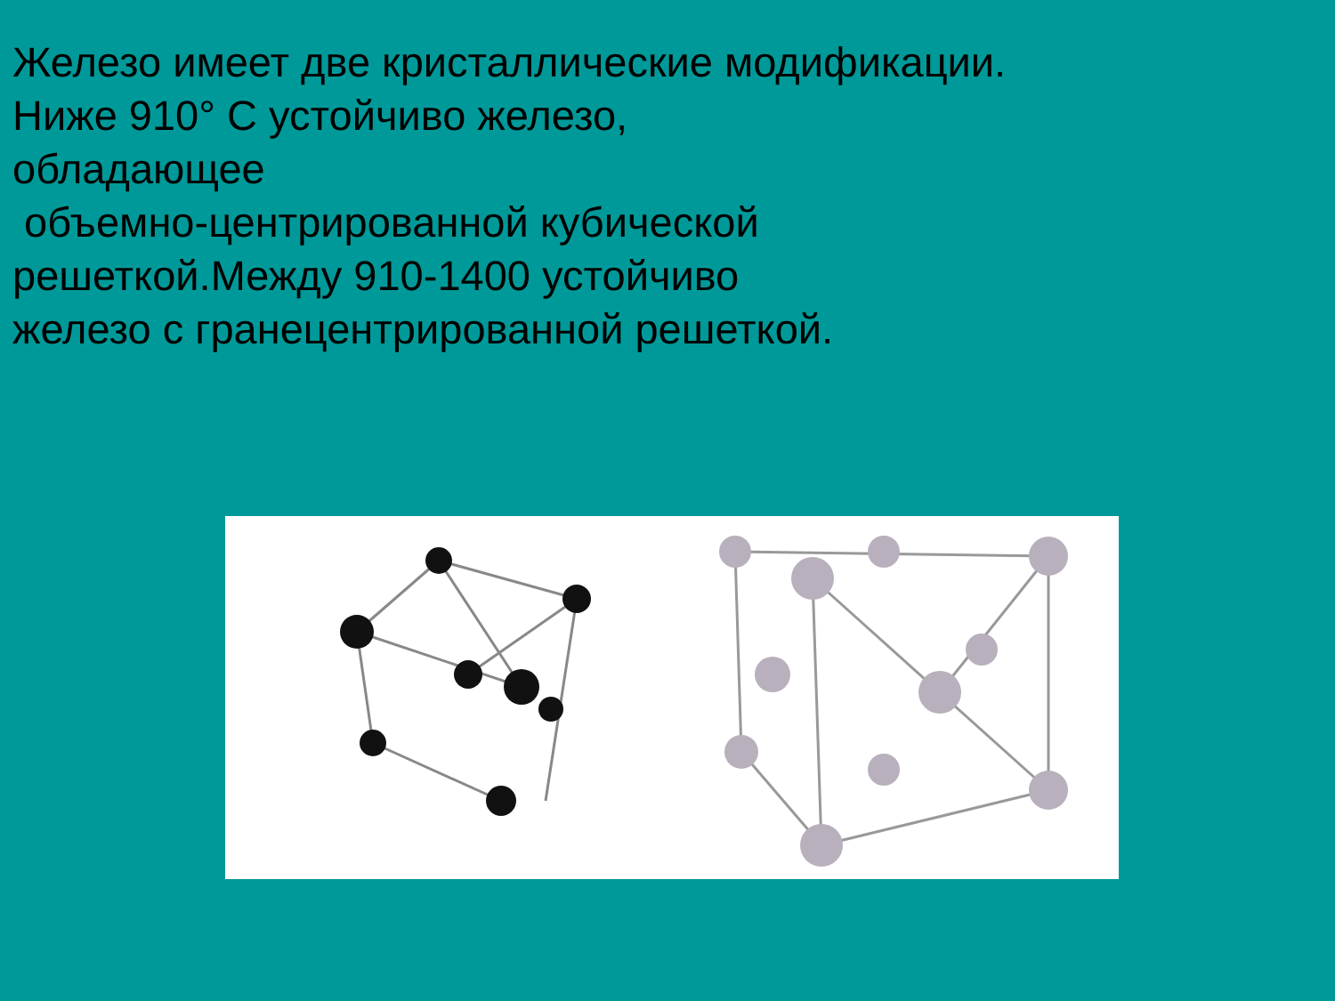Железо имеет две кристаллические модификации. Ниже 910° С устойчиво железо, обладающее объемно-центрированной кубической решеткой.Между 910-1400 устойчиво железо с гранецентрированной решеткой.